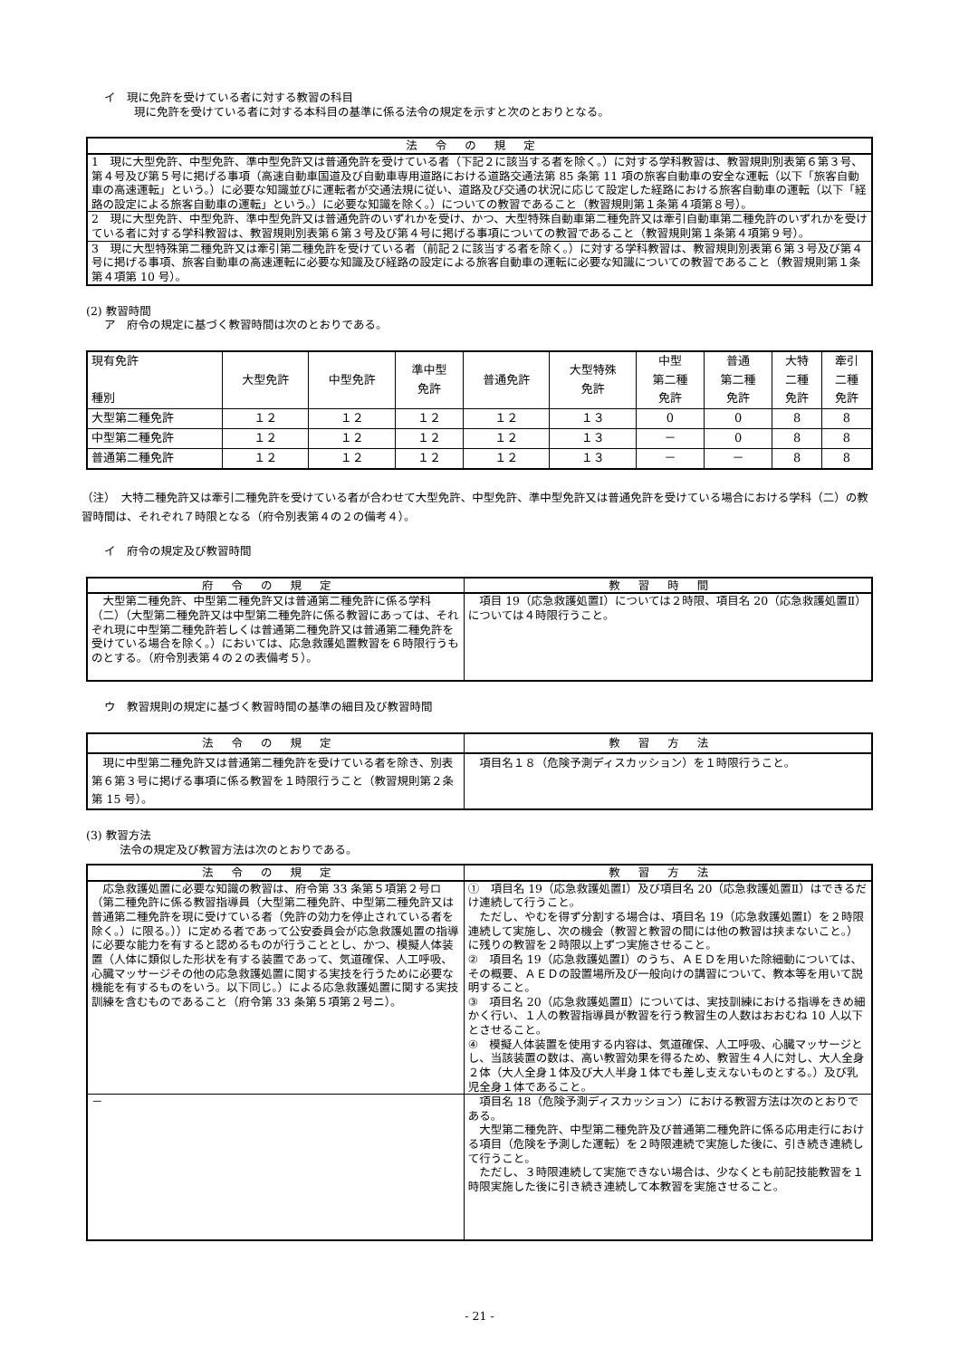イ　現に免許を受けている者に対する教習の科目
現に免許を受けている者に対する本科目の基準に係る法令の規定を示すと次のとおりとなる。
| 法令の規定 |
| --- |
| 1 現に大型免許、中型免許、準中型免許又は普通免許を受けている者（下記２に該当する者を除く。）に対する学科教習は、教習規則別表第６第３号、第４号及び第５号に掲げる事項（高速自動車国道及び自動車専用道路における道路交通法第 85 条第 11 項の旅客自動車の安全な運転（以下「旅客自動車の高速運転」という。）に必要な知識並びに運転者が交通法規に従い、道路及び交通の状況に応じて設定した経路における旅客自動車の運転（以下「経路の設定による旅客自動車の運転」という。）に必要な知識を除く。）についての教習であること（教習規則第１条第４項第８号）。 |
| 2 現に大型免許、中型免許、準中型免許又は普通免許のいずれかを受け、かつ、大型特殊自動車第二種免許又は牽引自動車第二種免許のいずれかを受けている者に対する学科教習は、教習規則別表第６第３号及び第４号に掲げる事項についての教習であること（教習規則第１条第４項第９号）。 |
| 3 現に大型特殊第二種免許又は牽引第二種免許を受けている者（前記２に該当する者を除く。）に対する学科教習は、教習規則別表第６第３号及び第４号に掲げる事項、旅客自動車の高速運転に必要な知識及び経路の設定による旅客自動車の運転に必要な知識についての教習であること（教習規則第１条第４項第 10 号）。 |
(2) 教習時間
ア　府令の規定に基づく教習時間は次のとおりである。
| 現有免許 種別 | 大型免許 | 中型免許 | 準中型 免許 | 普通免許 | 大型特殊 免許 | 中型 第二種 免許 | 普通 第二種 免許 | 大特 二種 免許 | 牽引 二種 免許 |
| 大型第二種免許 | １２ | １２ | １２ | １２ | １３ | 0 | 0 | 8 | 8 |
| 中型第二種免許 | １２ | １２ | １２ | １２ | １３ | － | 0 | 8 | 8 |
| 普通第二種免許 | １２ | １２ | １２ | １２ | １３ | － | － | 8 | 8 |
（注）　大特二種免許又は牽引二種免許を受けている者が合わせて大型免許、中型免許、準中型免許又は普通免許を受けている場合における学科（二）の教習時間は、それぞれ７時限となる（府令別表第４の２の備考４）。
イ　府令の規定及び教習時間
| 府令の規定 | 教習時間 |
| --- | --- |
| 大型第二種免許、中型第二種免許又は普通第二種免許に係る学科（二）（大型第二種免許又は中型第二種免許に係る教習にあっては、それぞれ現に中型第二種免許若しくは普通第二種免許又は普通第二種免許を受けている場合を除く。）においては、応急救護処置教習を６時限行うものとする。（府令別表第４の２の表備考５）。 | 項目 19（応急救護処置Ⅰ）については２時限、項目名 20（応急救護処置Ⅱ）については４時限行うこと。 |
ウ　教習規則の規定に基づく教習時間の基準の細目及び教習時間
| 法令の規定 | 教習方法 |
| --- | --- |
| 現に中型第二種免許又は普通第二種免許を受けている者を除き、別表第６第３号に掲げる事項に係る教習を１時限行うこと（教習規則第２条第 15 号）。 | 項目名１８（危険予測ディスカッション）を１時限行うこと。 |
(3) 教習方法
法令の規定及び教習方法は次のとおりである。
| 法令の規定 | 教習方法 |
| --- | --- |
| 応急救護処置に必要な知識の教習は、府令第 33 条第５項第２号ロ（第二種免許に係る教習指導員（大型第二種免許、中型第二種免許又は普通第二種免許を現に受けている者（免許の効力を停止されている者を除く。）に限る。））に定める者であって公安委員会が応急救護処置の指導に必要な能力を有すると認めるものが行うこととし、かつ、模擬人体装置（人体に類似した形状を有する装置であって、気道確保、人工呼吸、心臓マッサージその他の応急救護処置に関する実技を行うために必要な機能を有するものをいう。以下同じ。）による応急救護処置に関する実技訓練を含むものであること（府令第 33 条第５項第２号ニ）。 | ① 項目名 19（応急救護処置Ⅰ）及び項目名 20（応急救護処置Ⅱ）はできるだけ連続して行うこと。 ただし、やむを得ず分割する場合は、項目名 19（応急救護処置Ⅰ）を２時限連続して実施し、次の機会（教習と教習の間には他の教習は挟まないこと。）に残りの教習を２時限以上ずつ実施させること。 ② 項目名 19（応急救護処置Ⅰ）のうち、ＡＥＤを用いた除細動については、その概要、ＡＥＤの設置場所及び一般向けの講習について、教本等を用いて説明すること。 ③ 項目名 20（応急救護処置Ⅱ）については、実技訓練における指導をきめ細かく行い、１人の教習指導員が教習を行う教習生の人数はおおむね 10 人以下とさせること。 ④ 模擬人体装置を使用する内容は、気道確保、人工呼吸、心臓マッサージとし、当該装置の数は、高い教習効果を得るため、教習生４人に対し、大人全身２体（大人全身１体及び大人半身１体でも差し支えないものとする。）及び乳児全身１体であること。 |
| － | 項目名 18（危険予測ディスカッション）における教習方法は次のとおりである。 大型第二種免許、中型第二種免許及び普通第二種免許に係る応用走行における項目（危険を予測した運転）を２時限連続で実施した後に、引き続き連続して行うこと。 ただし、３時限連続して実施できない場合は、少なくとも前記技能教習を１時限実施した後に引き続き連続して本教習を実施させること。 |
- 21 -